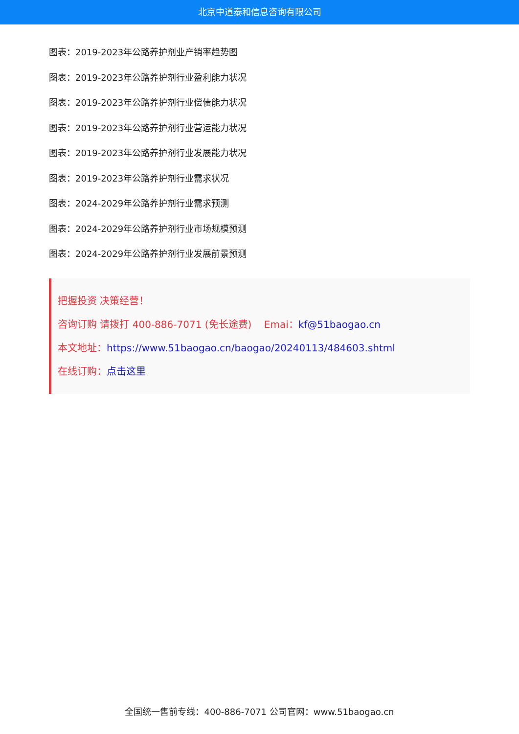北京中道泰和信息咨询有限公司
图表：2019-2023年公路养护剂业产销率趋势图
图表：2019-2023年公路养护剂行业盈利能力状况
图表：2019-2023年公路养护剂行业偿债能力状况
图表：2019-2023年公路养护剂行业营运能力状况
图表：2019-2023年公路养护剂行业发展能力状况
图表：2019-2023年公路养护剂行业需求状况
图表：2024-2029年公路养护剂行业需求预测
图表：2024-2029年公路养护剂行业市场规模预测
图表：2024-2029年公路养护剂行业发展前景预测
把握投资 决策经营！
咨询订购 请拨打 400-886-7071 (免长途费) Emai：kf@51baogao.cn
本文地址：https://www.51baogao.cn/baogao/20240113/484603.shtml
在线订购：点击这里
全国统一售前专线：400-886-7071 公司官网：www.51baogao.cn